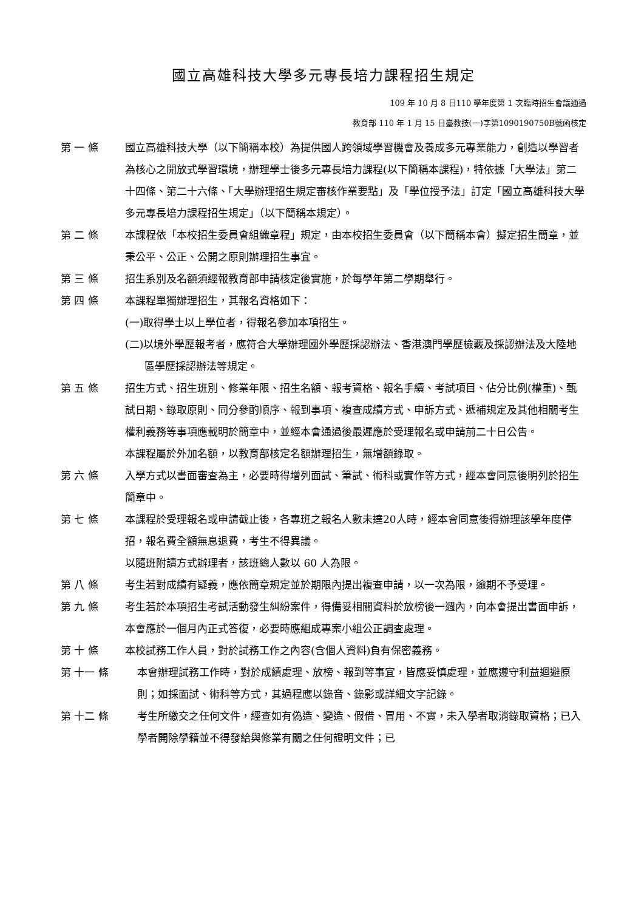國立高雄科技大學多元專長培力課程招生規定
109 年 10 月 8 日110 學年度第 1 次臨時招生會議通過
教育部 110 年 1 月 15 日臺教技(一)字第1090190750B號函核定
第 一 條 國立高雄科技大學（以下簡稱本校）為提供國人跨領域學習機會及養成多元專業能力，創造以學習者為核心之開放式學習環境，辦理學士後多元專長培力課程(以下簡稱本課程)，特依據「大學法」第二十四條、第二十六條、「大學辦理招生規定審核作業要點」及「學位授予法」訂定「國立高雄科技大學多元專長培力課程招生規定」（以下簡稱本規定）。
第 二 條 本課程依「本校招生委員會組織章程」規定，由本校招生委員會（以下簡稱本會）擬定招生簡章，並秉公平、公正、公開之原則辦理招生事宜。
第 三 條 招生系別及名額須經報教育部申請核定後實施，於每學年第二學期舉行。
第 四 條 本課程單獨辦理招生，其報名資格如下：
(一)取得學士以上學位者，得報名參加本項招生。
(二)以境外學歷報考者，應符合大學辦理國外學歷採認辦法、香港澳門學歷檢覈及採認辦法及大陸地區學歷採認辦法等規定。
第 五 條 招生方式、招生班別、修業年限、招生名額、報考資格、報名手續、考試項目、佔分比例(權重)、甄試日期、錄取原則、同分參酌順序、報到事項、複查成績方式、申訴方式、遞補規定及其他相關考生權利義務等事項應載明於簡章中，並經本會通過後最遲應於受理報名或申請前二十日公告。
本課程屬於外加名額，以教育部核定名額辦理招生，無增額錄取。
第 六 條 入學方式以書面審查為主，必要時得增列面試、筆試、術科或實作等方式，經本會同意後明列於招生簡章中。
第 七 條 本課程於受理報名或申請截止後，各專班之報名人數未達20人時，經本會同意後得辦理該學年度停招，報名費全額無息退費，考生不得異議。
以隨班附讀方式辦理者，該班總人數以 60 人為限。
第 八 條 考生若對成績有疑義，應依簡章規定並於期限內提出複查申請，以一次為限，逾期不予受理。
第 九 條 考生若於本項招生考試活動發生糾紛案件，得備妥相關資料於放榜後一週內，向本會提出書面申訴，本會應於一個月內正式答復，必要時應組成專案小組公正調查處理。
第 十 條 本校試務工作人員，對於試務工作之內容(含個人資料)負有保密義務。
第 十一 條 本會辦理試務工作時，對於成績處理、放榜、報到等事宜，皆應妥慎處理，並應遵守利益迴避原則；如採面試、術科等方式，其過程應以錄音、錄影或詳細文字記錄。
第 十二 條 考生所繳交之任何文件，經查如有偽造、變造、假借、冒用、不實，未入學者取消錄取資格；已入學者開除學籍並不得發給與修業有關之任何證明文件；已